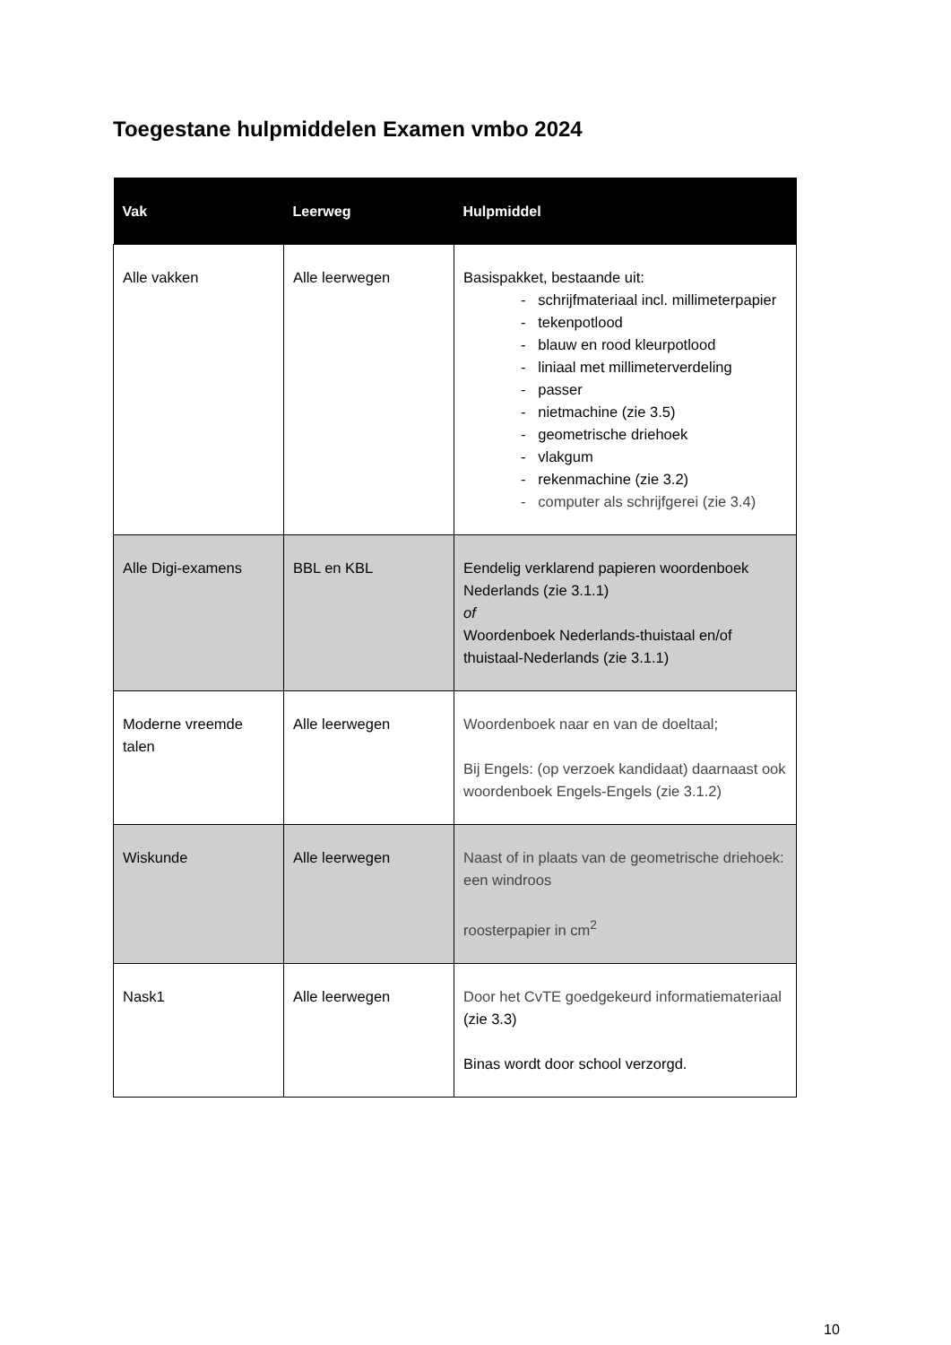Toegestane hulpmiddelen Examen vmbo 2024
| Vak | Leerweg | Hulpmiddel |
| --- | --- | --- |
| Alle vakken | Alle leerwegen | Basispakket, bestaande uit: - schrijfmateriaal incl. millimeterpapier - tekenpotlood - blauw en rood kleurpotlood - liniaal met millimeterverdeling - passer - nietmachine (zie 3.5) - geometrische driehoek - vlakgum - rekenmachine (zie 3.2) - computer als schrijfgerei (zie 3.4) |
| Alle Digi-examens | BBL en KBL | Eendelig verklarend papieren woordenboek Nederlands (zie 3.1.1) of Woordenboek Nederlands-thuistaal en/of thuistaal-Nederlands (zie 3.1.1) |
| Moderne vreemde talen | Alle leerwegen | Woordenboek naar en van de doeltaal; Bij Engels: (op verzoek kandidaat) daarnaast ook woordenboek Engels-Engels (zie 3.1.2) |
| Wiskunde | Alle leerwegen | Naast of in plaats van de geometrische driehoek: een windroos roosterpapier in cm<sup>2</sup> |
| Nask1 | Alle leerwegen | Door het CvTE goedgekeurd informatiemateriaal (zie 3.3) Binas wordt door school verzorgd. |
10